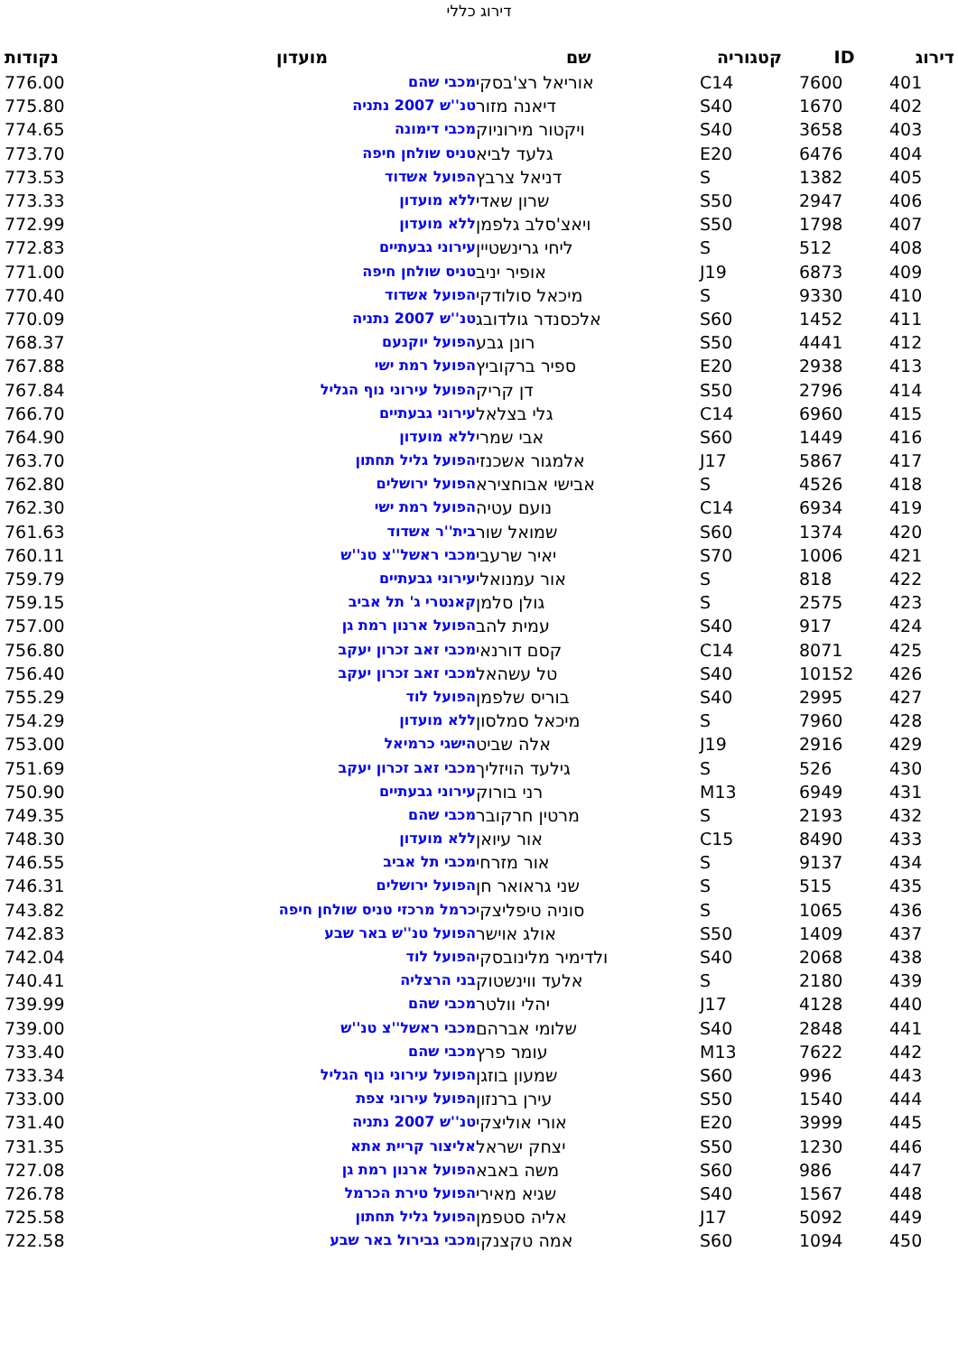דירוג כללי
| דירוג | ID | קטגוריה | שם | מועדון | נקודות |
| --- | --- | --- | --- | --- | --- |
| 401 | 7600 | C14 | אוריאל רצ'בסקי | מכבי שהם | 776.00 |
| 402 | 1670 | S40 | דיאנה מזור | טנ''ש 2007 נתניה | 775.80 |
| 403 | 3658 | S40 | ויקטור מירוניוק | מכבי דימונה | 774.65 |
| 404 | 6476 | E20 | גלעד לביא | טניס שולחן חיפה | 773.70 |
| 405 | 1382 | S | דניאל צרבץ | הפועל אשדוד | 773.53 |
| 406 | 2947 | S50 | שרון שאדי | ללא מועדון | 773.33 |
| 407 | 1798 | S50 | ויאצ'סלב גלפמן | ללא מועדון | 772.99 |
| 408 | 512 | S | ליחי גרינשטיין | עירוני גבעתיים | 772.83 |
| 409 | 6873 | J19 | אופיר יניב | טניס שולחן חיפה | 771.00 |
| 410 | 9330 | S | מיכאל סולודקי | הפועל אשדוד | 770.40 |
| 411 | 1452 | S60 | אלכסנדר גולדובג | טנ''ש 2007 נתניה | 770.09 |
| 412 | 4441 | S50 | רונן גבע | הפועל יוקנעם | 768.37 |
| 413 | 2938 | E20 | ספיר ברקוביץ | הפועל רמת ישי | 767.88 |
| 414 | 2796 | S50 | דן קריק | הפועל עירוני נוף הגליל | 767.84 |
| 415 | 6960 | C14 | גלי בצלאל | עירוני גבעתיים | 766.70 |
| 416 | 1449 | S60 | אבי שמרי | ללא מועדון | 764.90 |
| 417 | 5867 | J17 | אלמגור אשכנזי | הפועל גליל תחתון | 763.70 |
| 418 | 4526 | S | אבישי אבוחצירא | הפועל ירושלים | 762.80 |
| 419 | 6934 | C14 | נועם עטיה | הפועל רמת ישי | 762.30 |
| 420 | 1374 | S60 | שמואל שור | בית''ר אשדוד | 761.63 |
| 421 | 1006 | S70 | יאיר שרעבי | מכבי ראשל''צ טנ''ש | 760.11 |
| 422 | 818 | S | אור עמנואלי | עירוני גבעתיים | 759.79 |
| 423 | 2575 | S | גולן סלמן | קאנטרי ג' תל אביב | 759.15 |
| 424 | 917 | S40 | עמית להב | הפועל ארנון רמת גן | 757.00 |
| 425 | 8071 | C14 | קסם דורנאי | מכבי זאב זכרון יעקב | 756.80 |
| 426 | 10152 | S40 | טל עשהאל | מכבי זאב זכרון יעקב | 756.40 |
| 427 | 2995 | S40 | בוריס שלפמן | הפועל לוד | 755.29 |
| 428 | 7960 | S | מיכאל סמלסון | ללא מועדון | 754.29 |
| 429 | 2916 | J19 | אלה שביט | הישגי כרמיאל | 753.00 |
| 430 | 526 | S | גילעד הויזליך | מכבי זאב זכרון יעקב | 751.69 |
| 431 | 6949 | M13 | רני בורוק | עירוני גבעתיים | 750.90 |
| 432 | 2193 | S | מרטין חרקובר | מכבי שהם | 749.35 |
| 433 | 8490 | C15 | אור עיואן | ללא מועדון | 748.30 |
| 434 | 9137 | S | אור מזרחי | מכבי תל אביב | 746.55 |
| 435 | 515 | S | שני גראואר חן | הפועל ירושלים | 746.31 |
| 436 | 1065 | S | סוניה טיפליצקי | כרמל מרכזי טניס שולחן חיפה | 743.82 |
| 437 | 1409 | S50 | אולג אוישר | הפועל טנ''ש באר שבע | 742.83 |
| 438 | 2068 | S40 | ולדימיר מלינובסקי | הפועל לוד | 742.04 |
| 439 | 2180 | S | אלעד ווינשטוק | בני הרצליה | 740.41 |
| 440 | 4128 | J17 | יהלי וולטר | מכבי שהם | 739.99 |
| 441 | 2848 | S40 | שלומי אברהם | מכבי ראשל''צ טנ''ש | 739.00 |
| 442 | 7622 | M13 | עומר פרץ | מכבי שהם | 733.40 |
| 443 | 996 | S60 | שמעון בוזגן | הפועל עירוני נוף הגליל | 733.34 |
| 444 | 1540 | S50 | עירן ברנזון | הפועל עירוני צפת | 733.00 |
| 445 | 3999 | E20 | אורי אוליצקי | טנ''ש 2007 נתניה | 731.40 |
| 446 | 1230 | S50 | יצחק ישראל | אליצור קריית אתא | 731.35 |
| 447 | 986 | S60 | משה באבא | הפועל ארנון רמת גן | 727.08 |
| 448 | 1567 | S40 | שגיא מאירי | הפועל טירת הכרמל | 726.78 |
| 449 | 5092 | J17 | אליה סטפמן | הפועל גליל תחתון | 725.58 |
| 450 | 1094 | S60 | אמה טקצנקו | מכבי גבירול באר שבע | 722.58 |